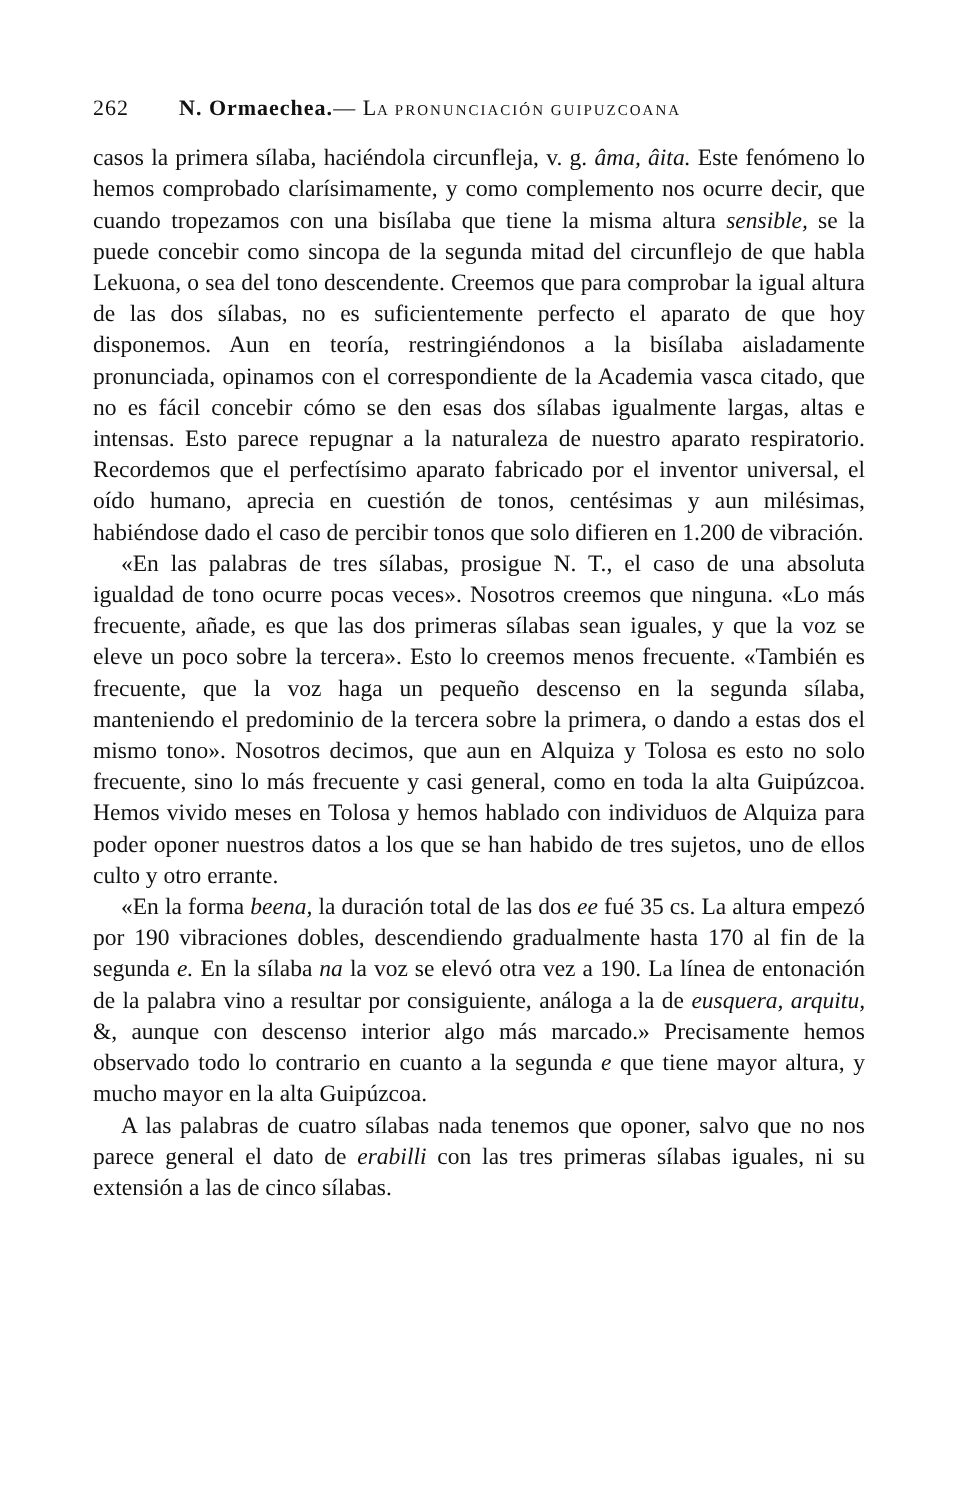262 N. Ormaechea.— LA PRONUNCIACIÓN GUIPUZCOANA
casos la primera sílaba, haciéndola circunfleja, v. g. âma, âita. Este fenómeno lo hemos comprobado clarísimamente, y como complemento nos ocurre decir, que cuando tropezamos con una bisílaba que tiene la misma altura sensible, se la puede concebir como sincopa de la segunda mitad del circunflejo de que habla Lekuona, o sea del tono descendente. Creemos que para comprobar la igual altura de las dos sílabas, no es suficientemente perfecto el aparato de que hoy disponemos. Aun en teoría, restringiéndonos a la bisílaba aisladamente pronunciada, opinamos con el correspondiente de la Academia vasca citado, que no es fácil concebir cómo se den esas dos sílabas igualmente largas, altas e intensas. Esto parece repugnar a la naturaleza de nuestro aparato respiratorio. Recordemos que el perfectísimo aparato fabricado por el inventor universal, el oído humano, aprecia en cuestión de tonos, centésimas y aun milésimas, habiéndose dado el caso de percibir tonos que solo difieren en 1.200 de vibración.
«En las palabras de tres sílabas, prosigue N. T., el caso de una absoluta igualdad de tono ocurre pocas veces». Nosotros creemos que ninguna. «Lo más frecuente, añade, es que las dos primeras sílabas sean iguales, y que la voz se eleve un poco sobre la tercera». Esto lo creemos menos frecuente. «También es frecuente, que la voz haga un pequeño descenso en la segunda sílaba, manteniendo el predominio de la tercera sobre la primera, o dando a estas dos el mismo tono». Nosotros decimos, que aun en Alquiza y Tolosa es esto no solo frecuente, sino lo más frecuente y casi general, como en toda la alta Guipúzcoa. Hemos vivido meses en Tolosa y hemos hablado con individuos de Alquiza para poder oponer nuestros datos a los que se han habido de tres sujetos, uno de ellos culto y otro errante.
«En la forma beena, la duración total de las dos ee fué 35 cs. La altura empezó por 190 vibraciones dobles, descendiendo gradualmente hasta 170 al fin de la segunda e. En la sílaba na la voz se elevó otra vez a 190. La línea de entonación de la palabra vino a resultar por consiguiente, análoga a la de eusquera, arquitu, &, aunque con descenso interior algo más marcado.» Precisamente hemos observado todo lo contrario en cuanto a la segunda e que tiene mayor altura, y mucho mayor en la alta Guipúzcoa.
A las palabras de cuatro sílabas nada tenemos que oponer, salvo que no nos parece general el dato de erabilli con las tres primeras sílabas iguales, ni su extensión a las de cinco sílabas.